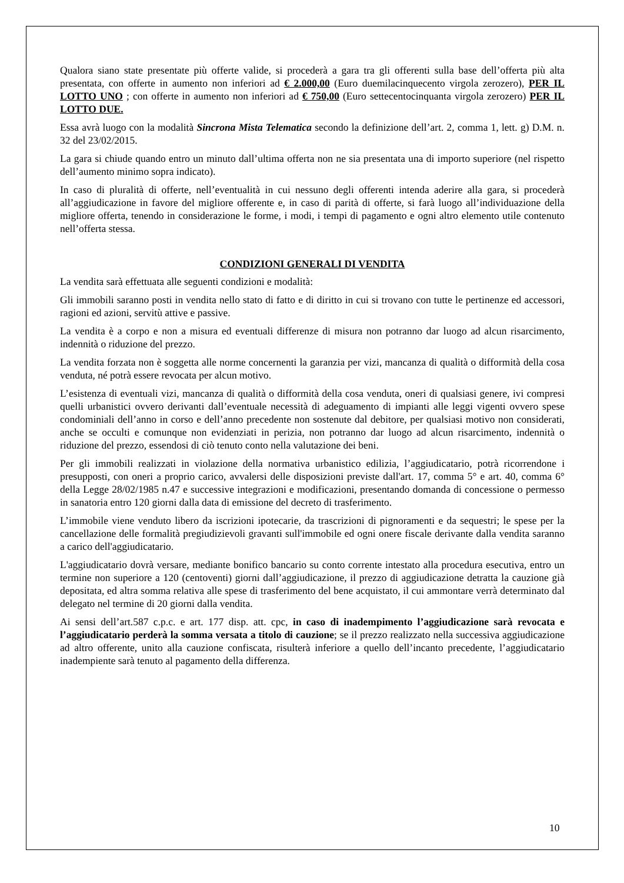Qualora siano state presentate più offerte valide, si procederà a gara tra gli offerenti sulla base dell’offerta più alta presentata, con offerte in aumento non inferiori ad € 2.000,00 (Euro duemilacinquecento virgola zerozero), PER IL LOTTO UNO ; con offerte in aumento non inferiori ad € 750,00 (Euro settecentocinquanta virgola zerozero) PER IL LOTTO DUE.
Essa avrà luogo con la modalità Sincrona Mista Telematica secondo la definizione dell’art. 2, comma 1, lett. g) D.M. n. 32 del 23/02/2015.
La gara si chiude quando entro un minuto dall’ultima offerta non ne sia presentata una di importo superiore (nel rispetto dell’aumento minimo sopra indicato).
In caso di pluralità di offerte, nell’eventualità in cui nessuno degli offerenti intenda aderire alla gara, si procederà all’aggiudicazione in favore del migliore offerente e, in caso di parità di offerte, si farà luogo all’individuazione della migliore offerta, tenendo in considerazione le forme, i modi, i tempi di pagamento e ogni altro elemento utile contenuto nell’offerta stessa.
CONDIZIONI GENERALI DI VENDITA
La vendita sarà effettuata alle seguenti condizioni e modalità:
Gli immobili saranno posti in vendita nello stato di fatto e di diritto in cui si trovano con tutte le pertinenze ed accessori, ragioni ed azioni, servitù attive e passive.
La vendita è a corpo e non a misura ed eventuali differenze di misura non potranno dar luogo ad alcun risarcimento, indennità o riduzione del prezzo.
La vendita forzata non è soggetta alle norme concernenti la garanzia per vizi, mancanza di qualità o difformità della cosa venduta, né potrà essere revocata per alcun motivo.
L’esistenza di eventuali vizi, mancanza di qualità o difformità della cosa venduta, oneri di qualsiasi genere, ivi compresi quelli urbanistici ovvero derivanti dall’eventuale necessità di adeguamento di impianti alle leggi vigenti ovvero spese condominiali dell’anno in corso e dell’anno precedente non sostenute dal debitore, per qualsiasi motivo non considerati, anche se occulti e comunque non evidenziati in perizia, non potranno dar luogo ad alcun risarcimento, indennità o riduzione del prezzo, essendosi di ciò tenuto conto nella valutazione dei beni.
Per gli immobili realizzati in violazione della normativa urbanistico edilizia, l’aggiudicatario, potrà ricorrendone i presupposti, con oneri a proprio carico, avvalersi delle disposizioni previste dall'art. 17, comma 5° e art. 40, comma 6° della Legge 28/02/1985 n.47 e successive integrazioni e modificazioni, presentando domanda di concessione o permesso in sanatoria entro 120 giorni dalla data di emissione del decreto di trasferimento.
L’immobile viene venduto libero da iscrizioni ipotecarie, da trascrizioni di pignoramenti e da sequestri; le spese per la cancellazione delle formalità pregiudizievoli gravanti sull'immobile ed ogni onere fiscale derivante dalla vendita saranno a carico dell'aggiudicatario.
L'aggiudicatario dovrà versare, mediante bonifico bancario su conto corrente intestato alla procedura esecutiva, entro un termine non superiore a 120 (centoventi) giorni dall’aggiudicazione, il prezzo di aggiudicazione detratta la cauzione già depositata, ed altra somma relativa alle spese di trasferimento del bene acquistato, il cui ammontare verrà determinato dal delegato nel termine di 20 giorni dalla vendita.
Ai sensi dell’art.587 c.p.c. e art. 177 disp. att. cpc, in caso di inadempimento l’aggiudicazione sarà revocata e l’aggiudicatario perderà la somma versata a titolo di cauzione; se il prezzo realizzato nella successiva aggiudicazione ad altro offerente, unito alla cauzione confiscata, risulterà inferiore a quello dell’incanto precedente, l’aggiudicatario inadempiente sarà tenuto al pagamento della differenza.
10